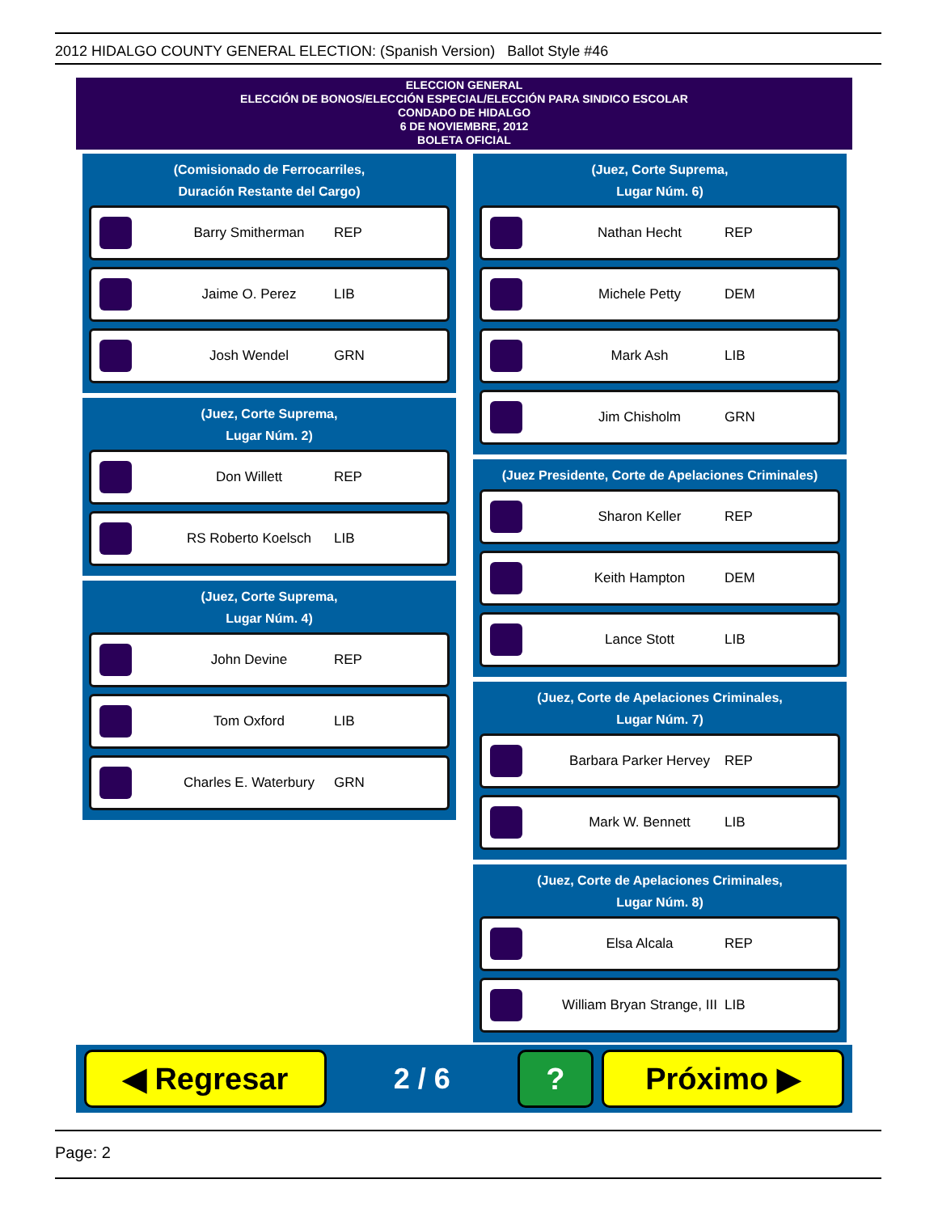2012 HIDALGO COUNTY GENERAL ELECTION: (Spanish Version) Ballot Style #46
ELECCION GENERAL
ELECCIÓN DE BONOS/ELECCIÓN ESPECIAL/ELECCIÓN PARA SINDICO ESCOLAR
CONDADO DE HIDALGO
6 DE NOVIEMBRE, 2012
BOLETA OFICIAL
(Comisionado de Ferrocarriles,
Duración Restante del Cargo)
Barry Smitherman REP
Jaime O. Perez LIB
Josh Wendel GRN
(Juez, Corte Suprema,
Lugar Núm. 2)
Don Willett REP
RS Roberto Koelsch LIB
(Juez, Corte Suprema,
Lugar Núm. 4)
John Devine REP
Tom Oxford LIB
Charles E. Waterbury GRN
(Juez, Corte Suprema,
Lugar Núm. 6)
Nathan Hecht REP
Michele Petty DEM
Mark Ash LIB
Jim Chisholm GRN
(Juez Presidente, Corte de Apelaciones Criminales)
Sharon Keller REP
Keith Hampton DEM
Lance Stott LIB
(Juez, Corte de Apelaciones Criminales,
Lugar Núm. 7)
Barbara Parker Hervey REP
Mark W. Bennett LIB
(Juez, Corte de Apelaciones Criminales,
Lugar Núm. 8)
Elsa Alcala REP
William Bryan Strange, III LIB
◀ Regresar
2 / 6
? Próximo ▶
Page: 2